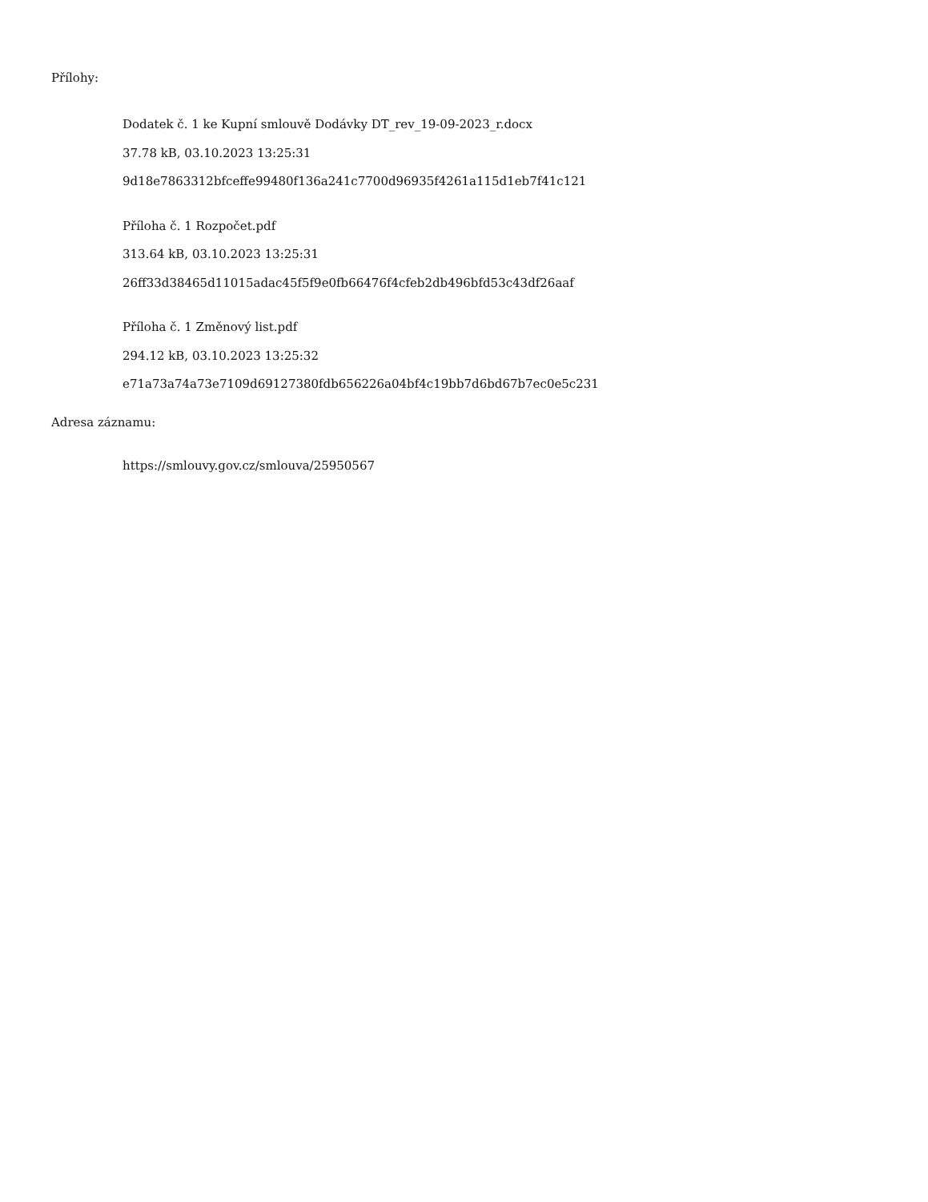Přílohy:
Dodatek č. 1 ke Kupní smlouvě Dodávky DT_rev_19-09-2023_r.docx
37.78 kB, 03.10.2023 13:25:31
9d18e7863312bfceffe99480f136a241c7700d96935f4261a115d1eb7f41c121
Příloha č. 1 Rozpočet.pdf
313.64 kB, 03.10.2023 13:25:31
26ff33d38465d11015adac45f5f9e0fb66476f4cfeb2db496bfd53c43df26aaf
Příloha č. 1 Změnový list.pdf
294.12 kB, 03.10.2023 13:25:32
e71a73a74a73e7109d69127380fdb656226a04bf4c19bb7d6bd67b7ec0e5c231
Adresa záznamu:
https://smlouvy.gov.cz/smlouva/25950567